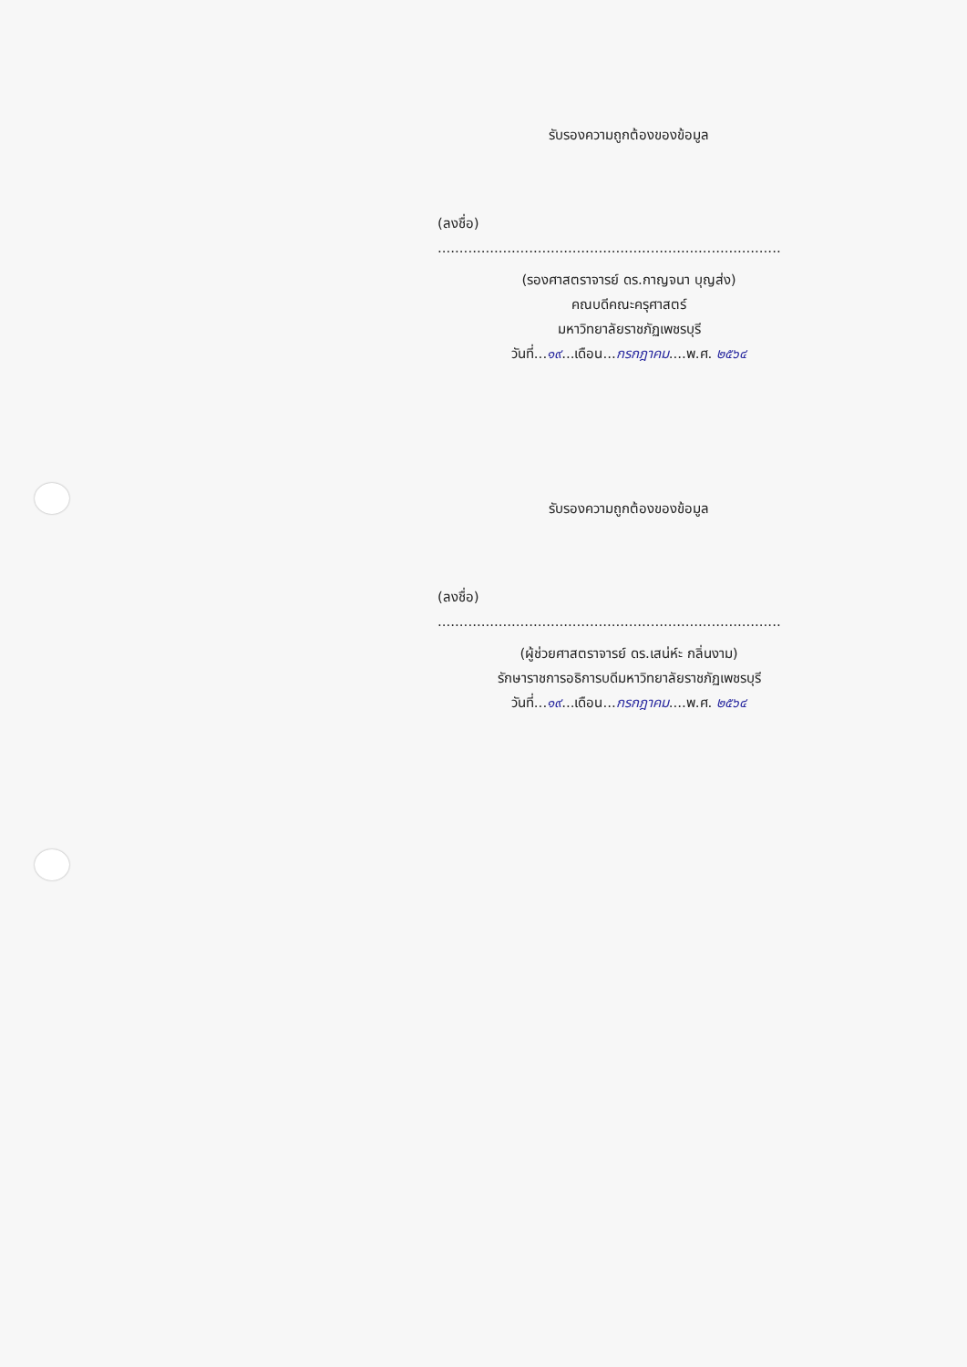รับรองความถูกต้องของข้อมูล
(ลงชื่อ) ...............................................................................
(รองศาสตราจารย์ ดร.กาญจนา บุญส่ง)
คณบดีคณะครุศาสตร์
มหาวิทยาลัยราชภัฏเพชรบุรี
วันที่...๑๙...เดือน...กรกฎาคม....พ.ศ. ๒๕๖๔
รับรองความถูกต้องของข้อมูล
(ลงชื่อ) ...............................................................................
(ผู้ช่วยศาสตราจารย์ ดร.เสน่ห์ะ กลิ่นงาม)
รักษาราชการอธิการบดีมหาวิทยาลัยราชภัฏเพชรบุรี
วันที่...๑๙...เดือน...กรกฎาคม....พ.ศ. ๒๕๖๔